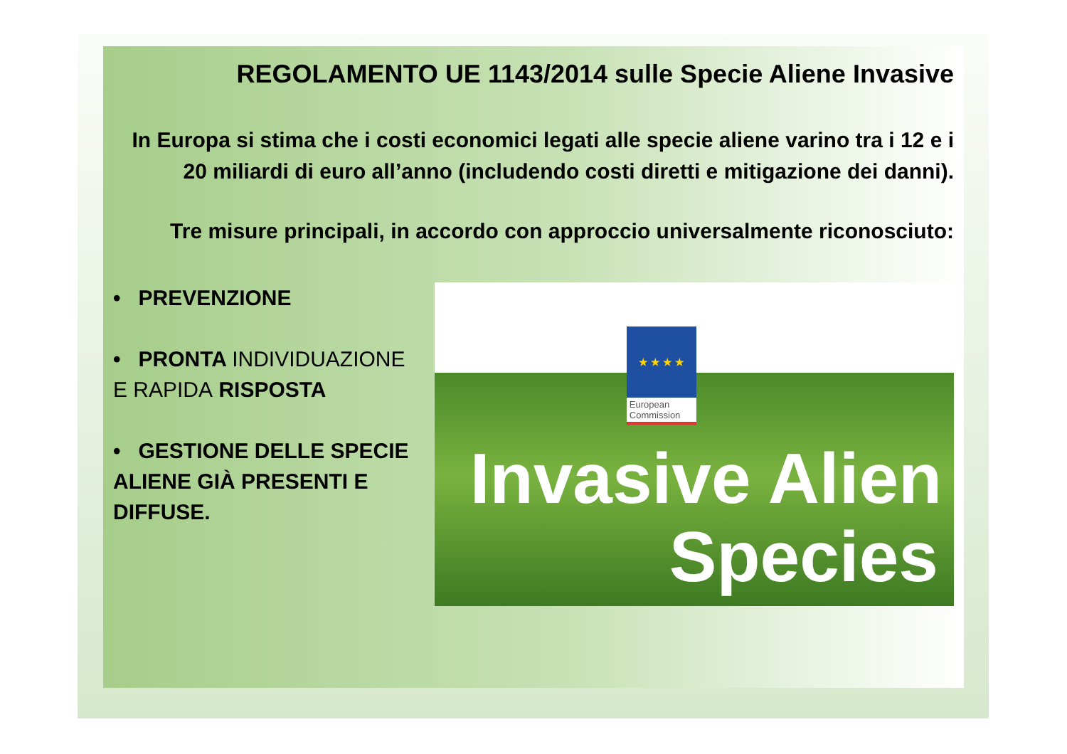REGOLAMENTO UE 1143/2014 sulle Specie Aliene Invasive
In Europa si stima che i costi economici legati alle specie aliene varino tra i 12 e i 20 miliardi di euro all’anno (includendo costi diretti e mitigazione dei danni).
Tre misure principali, in accordo con approccio universalmente riconosciuto:
• PREVENZIONE
• PRONTA INDIVIDUAZIONE E RAPIDA RISPOSTA
• GESTIONE DELLE SPECIE ALIENE GIÀ PRESENTI E DIFFUSE.
★ ★ ★ ★
European Commission
Invasive Alien
Species